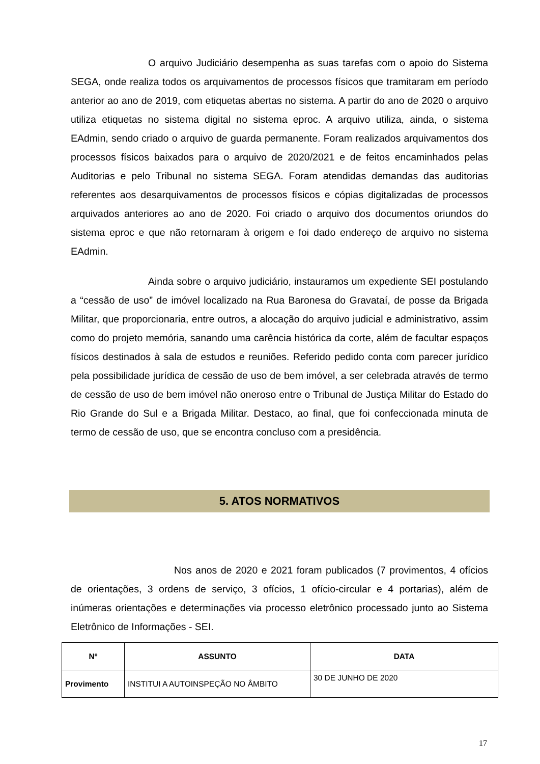O arquivo Judiciário desempenha as suas tarefas com o apoio do Sistema SEGA, onde realiza todos os arquivamentos de processos físicos que tramitaram em período anterior ao ano de 2019, com etiquetas abertas no sistema. A partir do ano de 2020 o arquivo utiliza etiquetas no sistema digital no sistema eproc. A arquivo utiliza, ainda, o sistema EAdmin, sendo criado o arquivo de guarda permanente. Foram realizados arquivamentos dos processos físicos baixados para o arquivo de 2020/2021 e de feitos encaminhados pelas Auditorias e pelo Tribunal no sistema SEGA. Foram atendidas demandas das auditorias referentes aos desarquivamentos de processos físicos e cópias digitalizadas de processos arquivados anteriores ao ano de 2020. Foi criado o arquivo dos documentos oriundos do sistema eproc e que não retornaram à origem e foi dado endereço de arquivo no sistema EAdmin.
Ainda sobre o arquivo judiciário, instauramos um expediente SEI postulando a “cessão de uso” de imóvel localizado na Rua Baronesa do Gravataí, de posse da Brigada Militar, que proporcionaria, entre outros, a alocação do arquivo judicial e administrativo, assim como do projeto memória, sanando uma carência histórica da corte, além de facultar espaços físicos destinados à sala de estudos e reuniões. Referido pedido conta com parecer jurídico pela possibilidade jurídica de cessão de uso de bem imóvel, a ser celebrada através de termo de cessão de uso de bem imóvel não oneroso entre o Tribunal de Justiça Militar do Estado do Rio Grande do Sul e a Brigada Militar. Destaco, ao final, que foi confeccionada minuta de termo de cessão de uso, que se encontra concluso com a presidência.
5. ATOS NORMATIVOS
Nos anos de 2020 e 2021 foram publicados (7 provimentos, 4 ofícios de orientações, 3 ordens de serviço, 3 ofícios, 1 ofício-circular e 4 portarias), além de inúmeras orientações e determinações via processo eletrônico processado junto ao Sistema Eletrônico de Informações - SEI.
| Nº | ASSUNTO | DATA |
| --- | --- | --- |
| Provimento | INSTITUI A AUTOINSPEÇÃO NO ÂMBITO | 30 DE JUNHO DE 2020 |
17